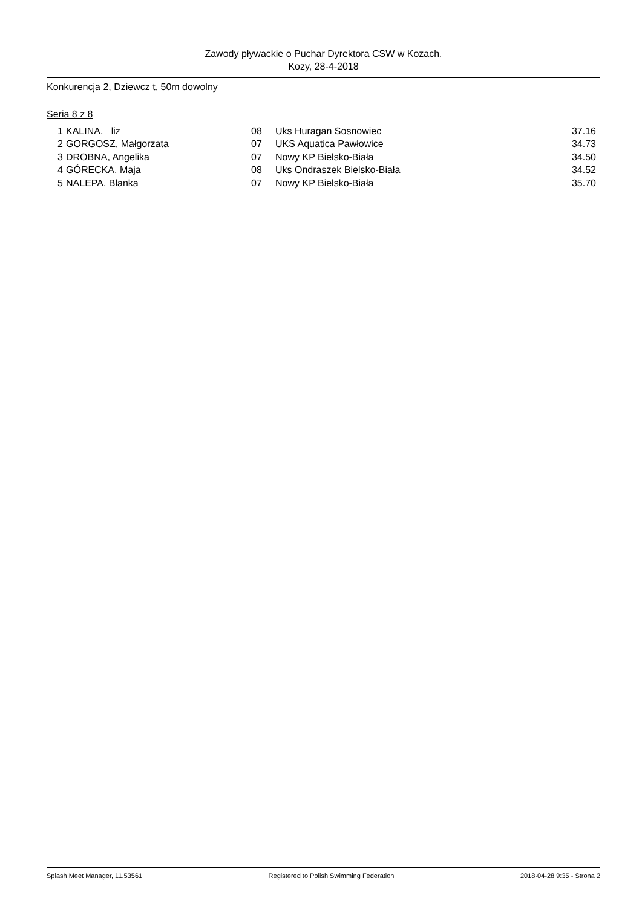Zawody pływackie o Puchar Dyrektora CSW w Kozach.
Kozy, 28-4-2018
Konkurencja 2, Dziewcz t, 50m dowolny
Seria 8 z 8
| 1 | KALINA, liz | 08 | Uks Huragan Sosnowiec | 37.16 |
| 2 | GORGOSZ, Małgorzata | 07 | UKS Aquatica Pawłowice | 34.73 |
| 3 | DROBNA, Angelika | 07 | Nowy KP Bielsko-Biała | 34.50 |
| 4 | GÓRECKA, Maja | 08 | Uks Ondraszek Bielsko-Biała | 34.52 |
| 5 | NALEPA, Blanka | 07 | Nowy KP Bielsko-Biała | 35.70 |
Splash Meet Manager, 11.53561 Registered to Polish Swimming Federation 2018-04-28 9:35 - Strona 2